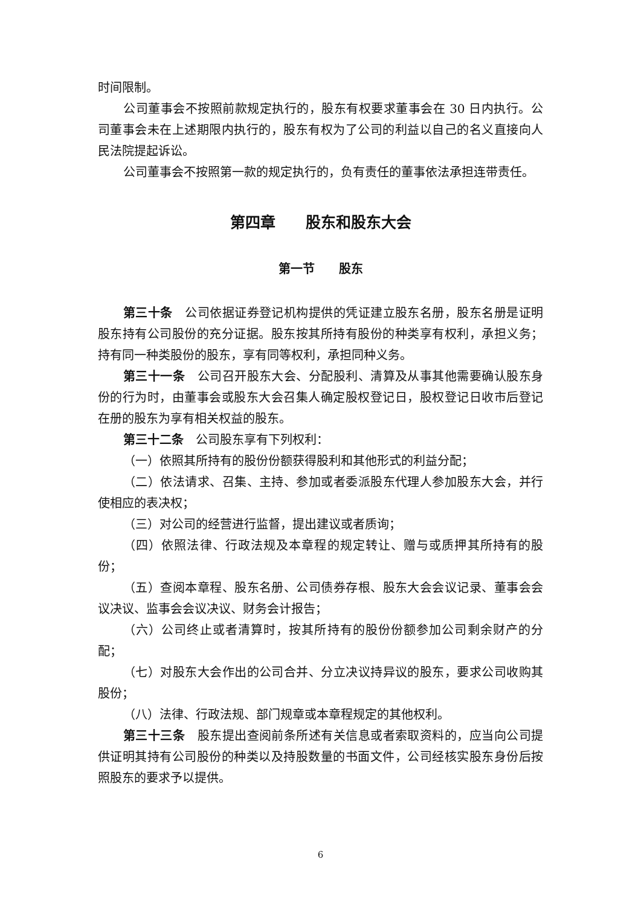时间限制。
公司董事会不按照前款规定执行的，股东有权要求董事会在 30 日内执行。公司董事会未在上述期限内执行的，股东有权为了公司的利益以自己的名义直接向人民法院提起诉讼。
公司董事会不按照第一款的规定执行的，负有责任的董事依法承担连带责任。
第四章　　股东和股东大会
第一节　　股东
第三十条　公司依据证券登记机构提供的凭证建立股东名册，股东名册是证明股东持有公司股份的充分证据。股东按其所持有股份的种类享有权利，承担义务；持有同一种类股份的股东，享有同等权利，承担同种义务。
第三十一条　公司召开股东大会、分配股利、清算及从事其他需要确认股东身份的行为时，由董事会或股东大会召集人确定股权登记日，股权登记日收市后登记在册的股东为享有相关权益的股东。
第三十二条　公司股东享有下列权利：
（一）依照其所持有的股份份额获得股利和其他形式的利益分配；
（二）依法请求、召集、主持、参加或者委派股东代理人参加股东大会，并行使相应的表决权；
（三）对公司的经营进行监督，提出建议或者质询；
（四）依照法律、行政法规及本章程的规定转让、赠与或质押其所持有的股份；
（五）查阅本章程、股东名册、公司债券存根、股东大会会议记录、董事会会议决议、监事会会议决议、财务会计报告；
（六）公司终止或者清算时，按其所持有的股份份额参加公司剩余财产的分配；
（七）对股东大会作出的公司合并、分立决议持异议的股东，要求公司收购其股份；
（八）法律、行政法规、部门规章或本章程规定的其他权利。
第三十三条　股东提出查阅前条所述有关信息或者索取资料的，应当向公司提供证明其持有公司股份的种类以及持股数量的书面文件，公司经核实股东身份后按照股东的要求予以提供。
6